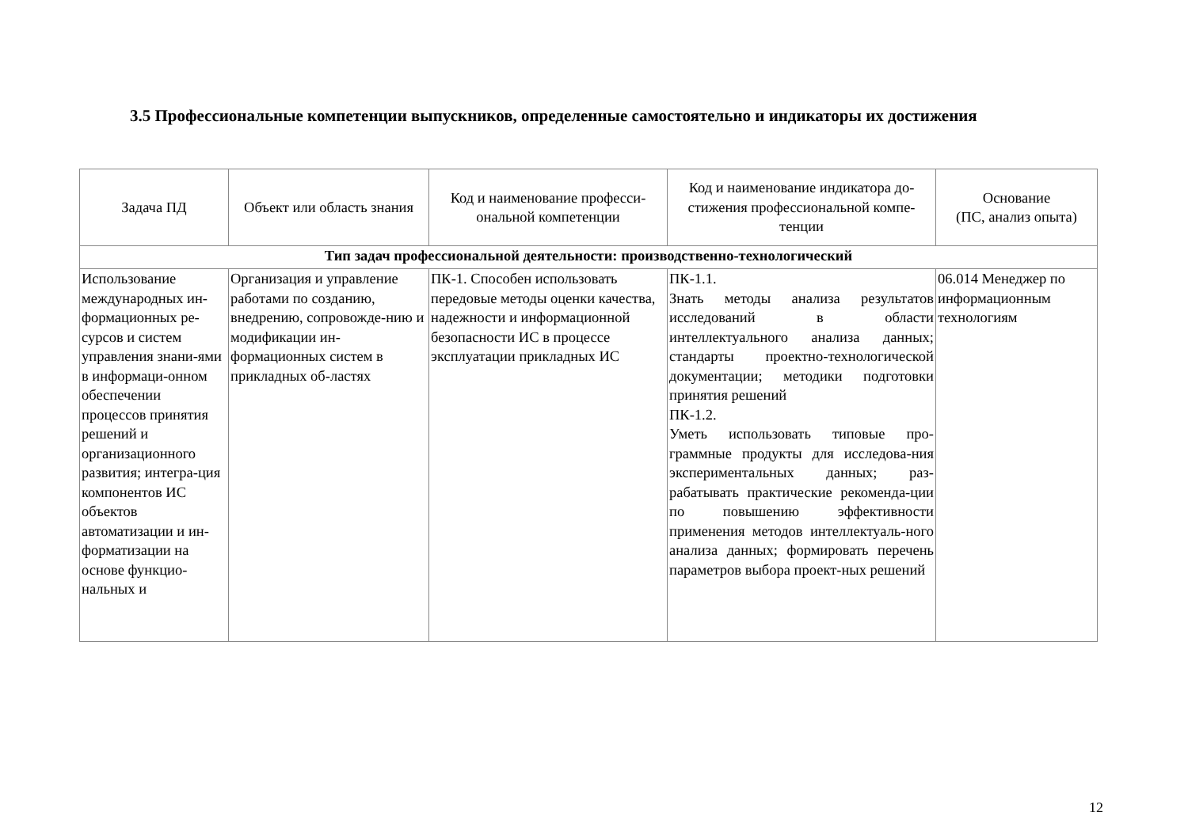3.5 Профессиональные компетенции выпускников, определенные самостоятельно и индикаторы их достижения
| Задача ПД | Объект или область знания | Код и наименование професси-ональной компетенции | Код и наименование индикатора до-стижения профессиональной компе-тенции | Основание (ПС, анализ опыта) |
| --- | --- | --- | --- | --- |
| Тип задач профессиональной деятельности: производственно-технологический | | | | |
| Использование международных ин-формационных ре-сурсов и систем управления знани-ями в информаци-онном обеспечении процессов принятия решений и организационного развития; интегра-ция компонентов ИС объектов автоматизации и ин-форматизации на основе функцио-нальных и | Организация и управление работами по созданию, внедрению, сопровожде-нию и модификации ин-формационных систем в прикладных об-ластях | ПК-1. Способен использовать передовые методы оценки качества, надежности и информационной безопасности ИС в процессе эксплуатации прикладных ИС | ПК-1.1. Знать методы анализа результатов исследований в области интеллектуального анализа данных; стандарты проектно-технологической документации; методики подготовки принятия решений ПК-1.2. Уметь использовать типовые про-граммные продукты для исследова-ния экспериментальных данных; раз-рабатывать практические рекоменда-ции по повышению эффективности применения методов интеллектуаль-ного анализа данных; формировать перечень параметров выбора проект-ных решений | 06.014 Менеджер по информационным технологиям |
12